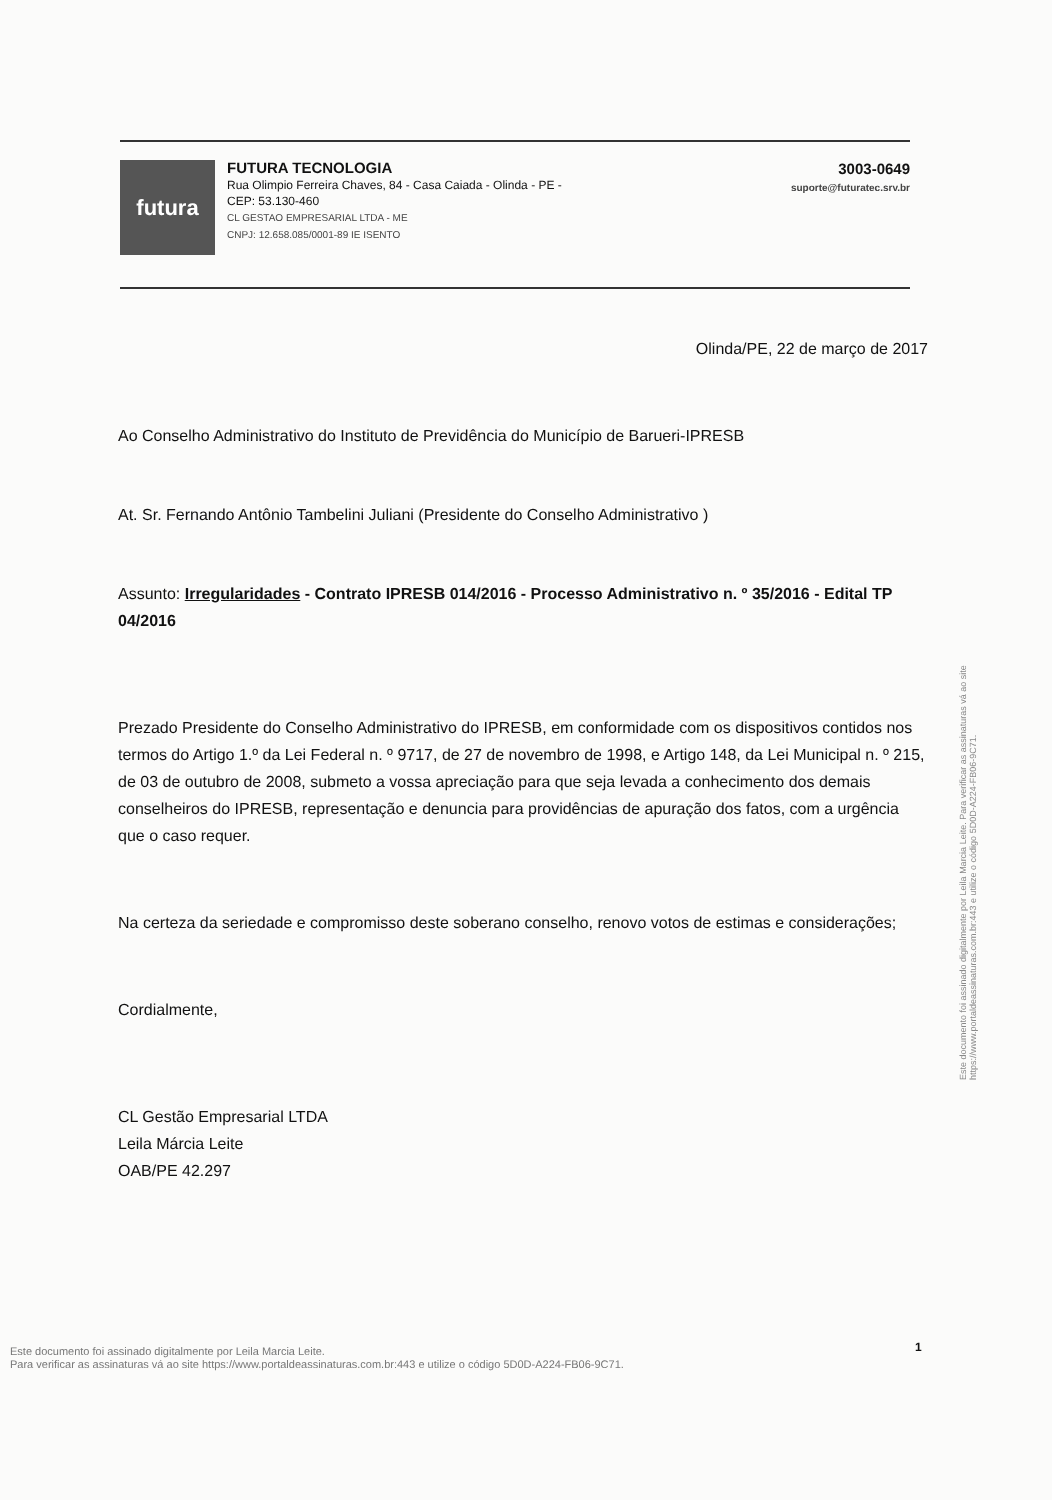futura
FUTURA TECNOLOGIA
Rua Olimpio Ferreira Chaves, 84 - Casa Caiada - Olinda - PE -
CEP: 53.130-460
CL GESTAO EMPRESARIAL LTDA - ME
CNPJ: 12.658.085/0001-89 IE ISENTO
3003-0649
suporte@futuratec.srv.br
Olinda/PE, 22 de março de 2017
Ao Conselho Administrativo do Instituto de Previdência do Município de Barueri-IPRESB
At. Sr. Fernando Antônio Tambelini Juliani (Presidente do Conselho Administrativo )
Assunto: Irregularidades - Contrato IPRESB 014/2016 - Processo Administrativo n. º 35/2016 - Edital TP 04/2016
Prezado Presidente do Conselho Administrativo do IPRESB, em conformidade com os dispositivos contidos nos termos do Artigo 1.º da Lei Federal n. º 9717, de 27 de novembro de 1998, e Artigo 148, da Lei Municipal n. º 215, de 03 de outubro de 2008, submeto a vossa apreciação para que seja levada a conhecimento dos demais conselheiros do IPRESB, representação e denuncia para providências de apuração dos fatos, com a urgência que o caso requer.
Na certeza da seriedade e compromisso deste soberano conselho, renovo votos de estimas e considerações;
Cordialmente,
CL Gestão Empresarial LTDA
Leila Márcia Leite
OAB/PE 42.297
Este documento foi assinado digitalmente por Leila Marcia Leite. Para verificar as assinaturas vá ao site https://www.portaldeassinaturas.com.br:443 e utilize o código 5D0D-A224-FB06-9C71.
1
Este documento foi assinado digitalmente por Leila Marcia Leite.
Para verificar as assinaturas vá ao site https://www.portaldeassinaturas.com.br:443 e utilize o código 5D0D-A224-FB06-9C71.